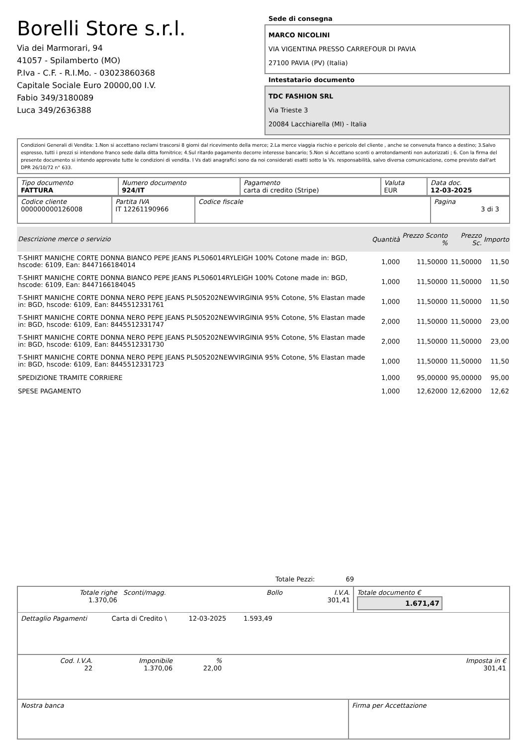Borelli Store s.r.l.
Via dei Marmorari, 94
41057 - Spilamberto (MO)
P.Iva - C.F. - R.I.Mo. - 03023860368
Capitale Sociale Euro 20000,00 I.V.
Fabio 349/3180089
Luca 349/2636388
Sede di consegna
MARCO NICOLINI
VIA VIGENTINA PRESSO CARREFOUR DI PAVIA
27100 PAVIA (PV) (Italia)
Intestatario documento
TDC FASHION SRL
Via Trieste 3
20084 Lacchiarella (MI) - Italia
Condizioni Generali di Vendita: 1.Non si accettano reclami trascorsi 8 giorni dal ricevimento della merce; 2.La merce viaggia rischio e pericolo del cliente , anche se convenuta franco a destino; 3.Salvo espresso, tutti i prezzi si intendono franco sede dalla ditta fornitrice; 4.Sul ritardo pagamento decorre interesse bancario; 5.Non si Accettano sconti o arrotondamenti non autorizzati ; 6. Con la firma del presente documento si intendo approvate tutte le condizioni di vendita. I Vs dati anagrafici sono da noi considerati esatti sotto la Vs. responsabilità, salvo diversa comunicazione, come previsto dall'art DPR 26/10/72 n° 633.
| Tipo documento FATTURA | Numero documento 924/IT | Pagamento carta di credito (Stripe) | Valuta EUR | Data doc. 12-03-2025 |
| Codice cliente 000000000126008 | Partita IVA IT 12261190966 | Codice fiscale | Pagina 3 di 3 |
| Descrizione merce o servizio | Quantità | Prezzo Sconto % | Prezzo Sc. | Importo |
| --- | --- | --- | --- | --- |
| T-SHIRT MANICHE CORTE DONNA BIANCO PEPE JEANS PL506014RYLEIGH 100% Cotone made in: BGD, hscode: 6109, Ean: 8447166184014 | 1,000 | 11,50000 | 11,50000 | 11,50 |
| T-SHIRT MANICHE CORTE DONNA BIANCO PEPE JEANS PL506014RYLEIGH 100% Cotone made in: BGD, hscode: 6109, Ean: 8447166184045 | 1,000 | 11,50000 | 11,50000 | 11,50 |
| T-SHIRT MANICHE CORTE DONNA NERO PEPE JEANS PL505202NEWVIRGINIA 95% Cotone, 5% Elastan made in: BGD, hscode: 6109, Ean: 8445512331761 | 1,000 | 11,50000 | 11,50000 | 11,50 |
| T-SHIRT MANICHE CORTE DONNA NERO PEPE JEANS PL505202NEWVIRGINIA 95% Cotone, 5% Elastan made in: BGD, hscode: 6109, Ean: 8445512331747 | 2,000 | 11,50000 | 11,50000 | 23,00 |
| T-SHIRT MANICHE CORTE DONNA NERO PEPE JEANS PL505202NEWVIRGINIA 95% Cotone, 5% Elastan made in: BGD, hscode: 6109, Ean: 8445512331730 | 2,000 | 11,50000 | 11,50000 | 23,00 |
| T-SHIRT MANICHE CORTE DONNA NERO PEPE JEANS PL505202NEWVIRGINIA 95% Cotone, 5% Elastan made in: BGD, hscode: 6109, Ean: 8445512331723 | 1,000 | 11,50000 | 11,50000 | 11,50 |
| SPEDIZIONE TRAMITE CORRIERE | 1,000 | 95,00000 | 95,00000 | 95,00 |
| SPESE PAGAMENTO | 1,000 | 12,62000 | 12,62000 | 12,62 |
Totale Pezzi: 69
| Totale righe 1.370,06 | Sconti/magg. | Bollo | I.V.A. 301,41 | Totale documento € 1.671,47 |
| Dettaglio Pagamenti | Carta di Credito \ | 12-03-2025 | 1.593,49 | |
| Cod. I.V.A. 22 | Imponibile 1.370,06 | % 22,00 | Imposta in € 301,41 |
| Nostra banca | Firma per Accettazione |